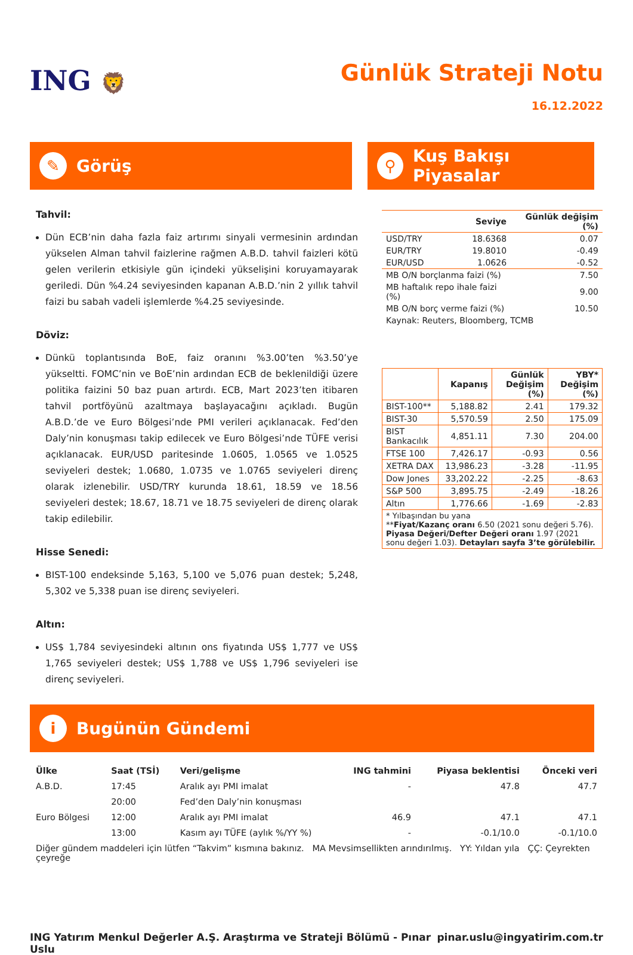ING 🦁
Günlük Strateji Notu
16.12.2022
✎ Görüş
⚲ Kuş Bakışı Piyasalar
Tahvil:
Dün ECB’nin daha fazla faiz artırımı sinyali vermesinin ardından yükselen Alman tahvil faizlerine rağmen A.B.D. tahvil faizleri kötü gelen verilerin etkisiyle gün içindeki yükselişini koruyamayarak geriledi. Dün %4.24 seviyesinden kapanan A.B.D.’nin 2 yıllık tahvil faizi bu sabah vadeli işlemlerde %4.25 seviyesinde.
Döviz:
Dünkü toplantısında BoE, faiz oranını %3.00’ten %3.50’ye yükseltti. FOMC’nin ve BoE’nin ardından ECB de beklenildiği üzere politika faizini 50 baz puan artırdı. ECB, Mart 2023’ten itibaren tahvil portföyünü azaltmaya başlayacağını açıkladı. Bugün A.B.D.’de ve Euro Bölgesi’nde PMI verileri açıklanacak. Fed’den Daly’nin konuşması takip edilecek ve Euro Bölgesi’nde TÜFE verisi açıklanacak. EUR/USD paritesinde 1.0605, 1.0565 ve 1.0525 seviyeleri destek; 1.0680, 1.0735 ve 1.0765 seviyeleri direnç olarak izlenebilir. USD/TRY kurunda 18.61, 18.59 ve 18.56 seviyeleri destek; 18.67, 18.71 ve 18.75 seviyeleri de direnç olarak takip edilebilir.
Hisse Senedi:
BIST-100 endeksinde 5,163, 5,100 ve 5,076 puan destek; 5,248, 5,302 ve 5,338 puan ise direnç seviyeleri.
Altın:
US$ 1,784 seviyesindeki altının ons fiyatında US$ 1,777 ve US$ 1,765 seviyeleri destek; US$ 1,788 ve US$ 1,796 seviyeleri ise direnç seviyeleri.
| | Seviye | Günlük değişim (%) |
| --- | --- | --- |
| USD/TRY | 18.6368 | 0.07 |
| EUR/TRY | 19.8010 | -0.49 |
| EUR/USD | 1.0626 | -0.52 |
| MB O/N borçlanma faizi (%) | | 7.50 |
| MB haftalık repo ihale faizi (%) | | 9.00 |
| MB O/N borç verme faizi (%) | | 10.50 |
| Kaynak: Reuters, Bloomberg, TCMB | | |
| | Kapanış | Günlük Değişim (%) | YBY* Değişim (%) |
| --- | --- | --- | --- |
| BIST-100** | 5,188.82 | 2.41 | 179.32 |
| BIST-30 | 5,570.59 | 2.50 | 175.09 |
| BIST Bankacılık | 4,851.11 | 7.30 | 204.00 |
| FTSE 100 | 7,426.17 | -0.93 | 0.56 |
| XETRA DAX | 13,986.23 | -3.28 | -11.95 |
| Dow Jones | 33,202.22 | -2.25 | -8.63 |
| S&P 500 | 3,895.75 | -2.49 | -18.26 |
| Altın | 1,776.66 | -1.69 | -2.83 |
| * Yılbaşından bu yana ** Fiyat/Kazanç oranı 6.50 (2021 sonu değeri 5.76). Piyasa Değeri/Defter Değeri oranı 1.97 (2021 sonu değeri 1.03). Detayları sayfa 3’te görülebilir. | | | |
i Bugünün Gündemi
| Ülke | Saat (TSİ) | Veri/gelişme | ING tahmini | Piyasa beklentisi | Önceki veri |
| --- | --- | --- | --- | --- | --- |
| A.B.D. | 17:45 | Aralık ayı PMI imalat | - | 47.8 | 47.7 |
| | 20:00 | Fed’den Daly’nin konuşması | | | |
| Euro Bölgesi | 12:00 | Aralık ayı PMI imalat | 46.9 | 47.1 | 47.1 |
| | 13:00 | Kasım ayı TÜFE (aylık %/YY %) | - | -0.1/10.0 | -0.1/10.0 |
| Diğer gündem maddeleri için lütfen “Takvim” kısmına bakınız. MA Mevsimsellikten arındırılmış. YY: Yıldan yıla ÇÇ: Çeyrekten çeyreğe | | | | | |
ING Yatırım Menkul Değerler A.Ş. Araştırma ve Strateji Bölümü - Pınar Uslu pinar.uslu@ingyatirim.com.tr